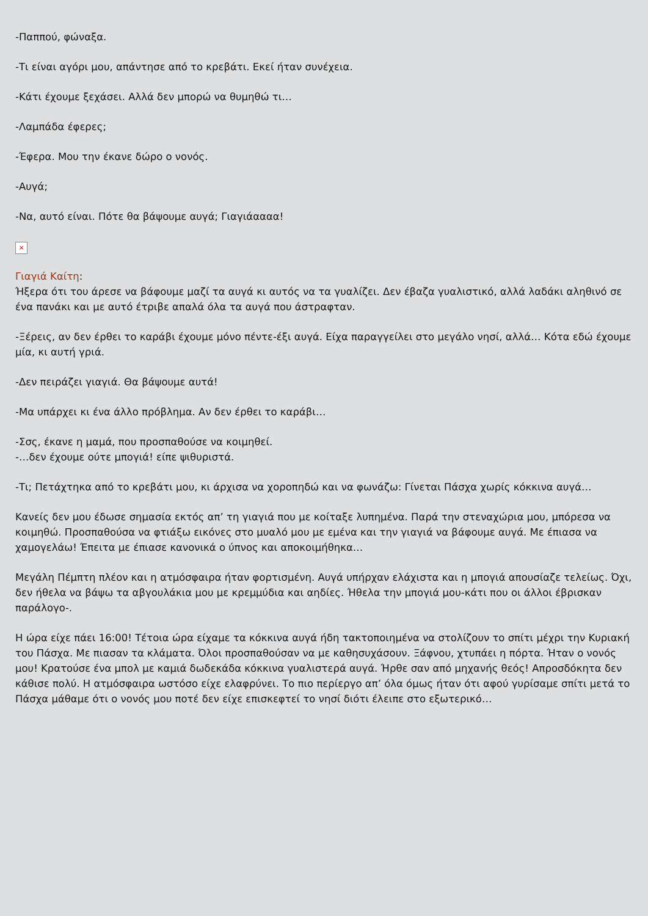-Παππού, φώναξα.
-Τι είναι αγόρι μου, απάντησε από το κρεβάτι. Εκεί ήταν συνέχεια.
-Κάτι έχουμε ξεχάσει. Αλλά δεν μπορώ να θυμηθώ τι…
-Λαμπάδα έφερες;
-Έφερα. Μου την έκανε δώρο ο νονός.
-Αυγά;
-Να, αυτό είναι. Πότε θα βάψουμε αυγά; Γιαγιάαααα!
×
Γιαγιά Καίτη:
Ήξερα ότι του άρεσε να βάφουμε μαζί τα αυγά κι αυτός να τα γυαλίζει. Δεν έβαζα γυαλιστικό, αλλά λαδάκι αληθινό σε ένα πανάκι και με αυτό έτριβε απαλά όλα τα αυγά που άστραφταν.
-Ξέρεις, αν δεν έρθει το καράβι έχουμε μόνο πέντε-έξι αυγά. Είχα παραγγείλει στο μεγάλο νησί, αλλά… Κότα εδώ έχουμε μία, κι αυτή γριά.
-Δεν πειράζει γιαγιά. Θα βάψουμε αυτά!
-Μα υπάρχει κι ένα άλλο πρόβλημα. Αν δεν έρθει το καράβι…
-Σσς, έκανε η μαμά, που προσπαθούσε να κοιμηθεί.
-…δεν έχουμε ούτε μπογιά! είπε ψιθυριστά.
-Τι; Πετάχτηκα από το κρεβάτι μου, κι άρχισα να χοροπηδώ και να φωνάζω: Γίνεται Πάσχα χωρίς κόκκινα αυγά…
Κανείς δεν μου έδωσε σημασία εκτός απ’ τη γιαγιά που με κοίταξε λυπημένα. Παρά την στεναχώρια μου, μπόρεσα να κοιμηθώ. Προσπαθούσα να φτιάξω εικόνες στο μυαλό μου με εμένα και την γιαγιά να βάφουμε αυγά. Με έπιασα να χαμογελάω! Έπειτα με έπιασε κανονικά ο ύπνος και αποκοιμήθηκα…
Μεγάλη Πέμπτη πλέον και η ατμόσφαιρα ήταν φορτισμένη. Αυγά υπήρχαν ελάχιστα και η μπογιά απουσίαζε τελείως. Όχι, δεν ήθελα να βάψω τα αβγουλάκια μου με κρεμμύδια και αηδίες. Ήθελα την μπογιά μου-κάτι που οι άλλοι έβρισκαν παράλογο-.
Η ώρα είχε πάει 16:00! Τέτοια ώρα είχαμε τα κόκκινα αυγά ήδη τακτοποιημένα να στολίζουν το σπίτι μέχρι την Κυριακή του Πάσχα. Με πιασαν τα κλάματα. Όλοι προσπαθούσαν να με καθησυχάσουν. Ξάφνου, χτυπάει η πόρτα. Ήταν ο νονός μου! Κρατούσε ένα μπολ με καμιά δωδεκάδα κόκκινα γυαλιστερά αυγά. Ήρθε σαν από μηχανής θεός! Απροσδόκητα δεν κάθισε πολύ. Η ατμόσφαιρα ωστόσο είχε ελαφρύνει. Το πιο περίεργο απ’ όλα όμως ήταν ότι αφού γυρίσαμε σπίτι μετά το Πάσχα μάθαμε ότι ο νονός μου ποτέ δεν είχε επισκεφτεί το νησί διότι έλειπε στο εξωτερικό…